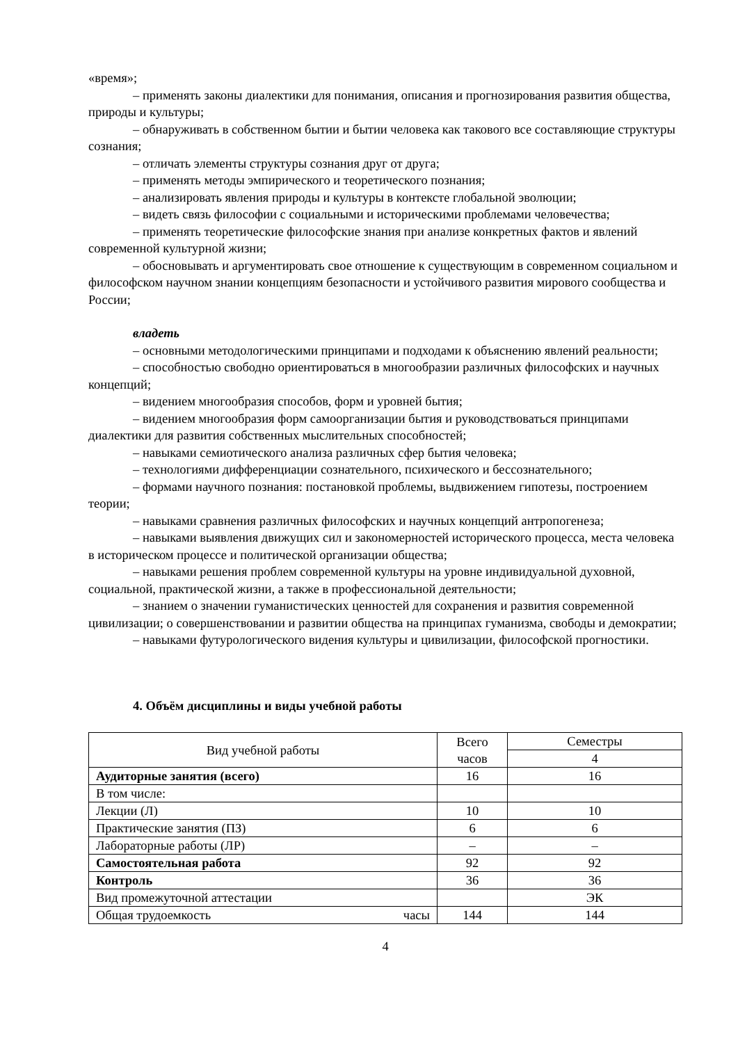«время»;
– применять законы диалектики для понимания, описания и прогнозирования развития общества, природы и культуры;
– обнаруживать в собственном бытии и бытии человека как такового все составляющие структуры сознания;
– отличать элементы структуры сознания друг от друга;
– применять методы эмпирического и теоретического познания;
– анализировать явления природы и культуры в контексте глобальной эволюции;
– видеть связь философии с социальными и историческими проблемами человечества;
– применять теоретические философские знания при анализе конкретных фактов и явлений современной культурной жизни;
– обосновывать и аргументировать свое отношение к существующим в современном социальном и философском научном знании концепциям безопасности и устойчивого развития мирового сообщества и России;
владеть
– основными методологическими принципами и подходами к объяснению явлений реальности;
– способностью свободно ориентироваться в многообразии различных философских и научных концепций;
– видением многообразия способов, форм и уровней бытия;
– видением многообразия форм самоорганизации бытия и руководствоваться принципами диалектики для развития собственных мыслительных способностей;
– навыками семиотического анализа различных сфер бытия человека;
– технологиями дифференциации сознательного, психического и бессознательного;
– формами научного познания: постановкой проблемы, выдвижением гипотезы, построением теории;
– навыками сравнения различных философских и научных концепций антропогенеза;
– навыками выявления движущих сил и закономерностей исторического процесса, места человека в историческом процессе и политической организации общества;
– навыками решения проблем современной культуры на уровне индивидуальной духовной, социальной, практической жизни, а также в профессиональной деятельности;
– знанием о значении гуманистических ценностей для сохранения и развития современной цивилизации; о совершенствовании и развитии общества на принципах гуманизма, свободы и демократии;
– навыками футурологического видения культуры и цивилизации, философской прогностики.
4. Объём дисциплины и виды учебной работы
| Вид учебной работы | Всего часов | Семестры |
| --- | --- | --- |
| | | 4 |
| Аудиторные занятия (всего) | 16 | 16 |
| В том числе: | | |
| Лекции (Л) | 10 | 10 |
| Практические занятия (ПЗ) | 6 | 6 |
| Лабораторные работы (ЛР) | – | – |
| Самостоятельная работа | 92 | 92 |
| Контроль | 36 | 36 |
| Вид промежуточной аттестации | | ЭК |
| Общая трудоемкость часы | 144 | 144 |
4